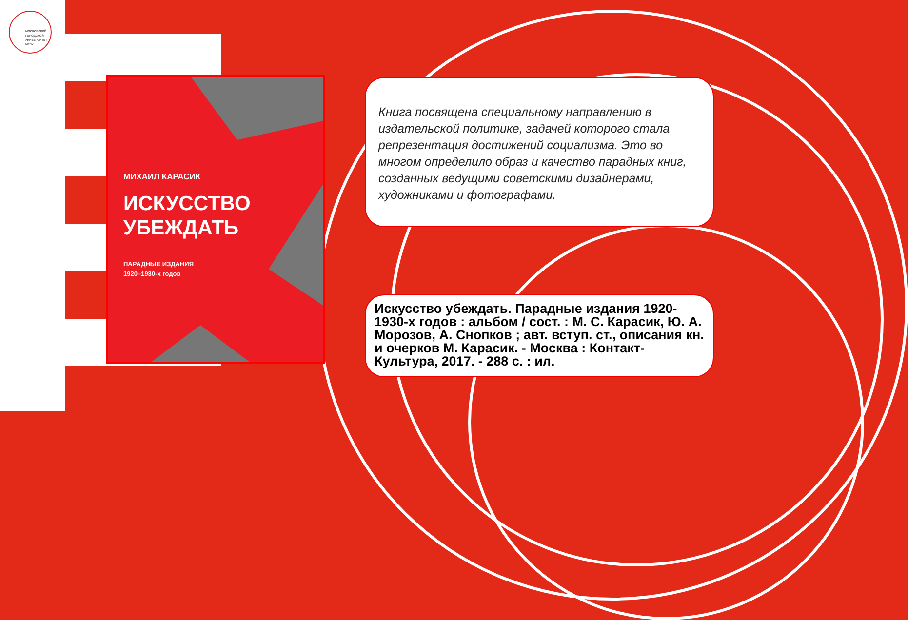МОСКОВСКИЙ
ГОРОДСКОЙ
УНИВЕРСИТЕТ
МГПУ
МИХАИЛ КАРАСИК
ИСКУССТВО
УБЕЖДАТЬ
ПАРАДНЫЕ ИЗДАНИЯ
1920–1930-х годов
Книга посвящена специальному направлению в издательской политике, задачей которого стала репрезентация достижений социализма. Это во многом определило образ и качество парадных книг, созданных ведущими советскими дизайнерами, художниками и фотографами.
Искусство убеждать. Парадные издания 1920-1930-х годов : альбом / сост. : М. С. Карасик, Ю. А. Морозов, А. Снопков ; авт. вступ. ст., описания кн. и очерков М. Карасик. - Москва : Контакт-Культура, 2017. - 288 с. : ил.